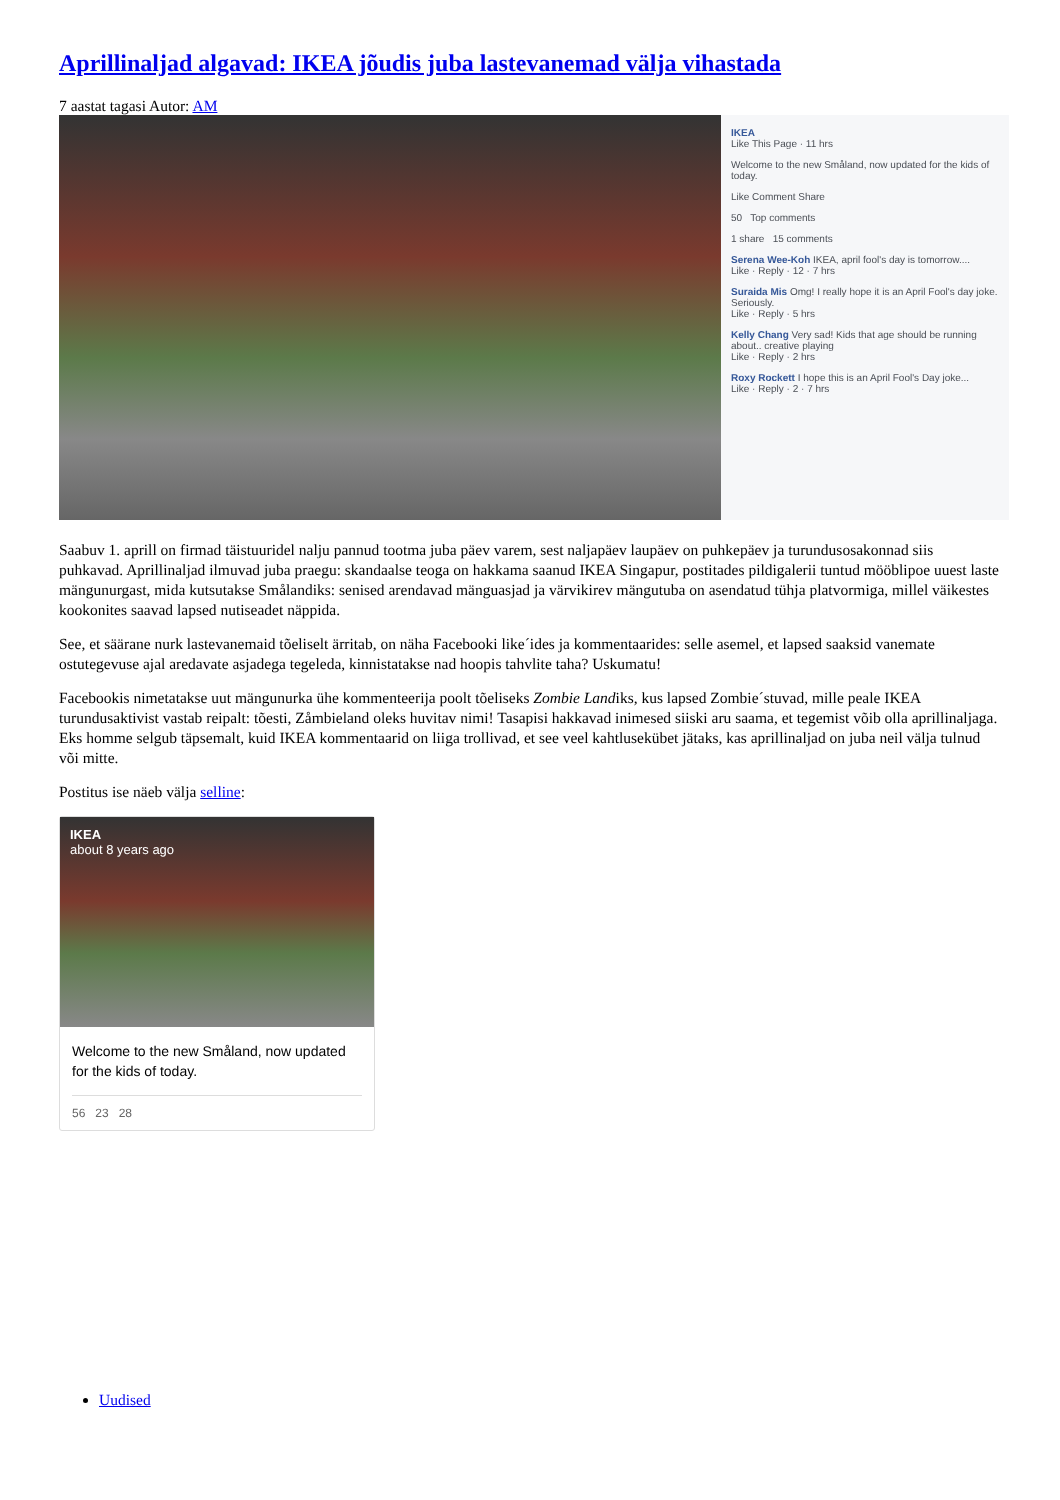Aprillinaljad algavad: IKEA jõudis juba lastevanemad välja vihastada
7 aastat tagasi Autor: AM
IKEA
Like This Page · 11 hrs
Welcome to the new Småland, now updated for the kids of today.
Like Comment Share
50 Top comments
1 share 15 comments
Serena Wee-Koh IKEA, april fool's day is tomorrow....
Like · Reply · 12 · 7 hrs
Suraida Mis Omg! I really hope it is an April Fool's day joke. Seriously.
Like · Reply · 5 hrs
Kelly Chang Very sad! Kids that age should be running about.. creative playing
Like · Reply · 2 hrs
Roxy Rockett I hope this is an April Fool's Day joke...
Like · Reply · 2 · 7 hrs
Saabuv 1. aprill on firmad täistuuridel nalju pannud tootma juba päev varem, sest naljapäev laupäev on puhkepäev ja turundusosakonnad siis puhkavad. Aprillinaljad ilmuvad juba praegu: skandaalse teoga on hakkama saanud IKEA Singapur, postitades pildigalerii tuntud mööblipoe uuest laste mängunurgast, mida kutsutakse Smålandiks: senised arendavad mänguasjad ja värvikirev mängutuba on asendatud tühja platvormiga, millel väikestes kookonites saavad lapsed nutiseadet näppida.
See, et säärane nurk lastevanemaid tõeliselt ärritab, on näha Facebooki like´ides ja kommentaarides: selle asemel, et lapsed saaksid vanemate ostutegevuse ajal aredavate asjadega tegeleda, kinnistatakse nad hoopis tahvlite taha? Uskumatu!
Facebookis nimetatakse uut mängunurka ühe kommenteerija poolt tõeliseks Zombie Landiks, kus lapsed Zombie´stuvad, mille peale IKEA turundusaktivist vastab reipalt: tõesti, Zåmbieland oleks huvitav nimi! Tasapisi hakkavad inimesed siiski aru saama, et tegemist võib olla aprillinaljaga. Eks homme selgub täpsemalt, kuid IKEA kommentaarid on liiga trollivad, et see veel kahtlusekübet jätaks, kas aprillinaljad on juba neil välja tulnud või mitte.
Postitus ise näeb välja selline:
IKEA
about 8 years ago
Welcome to the new Småland, now updated for the kids of today.
56 23 28
Uudised